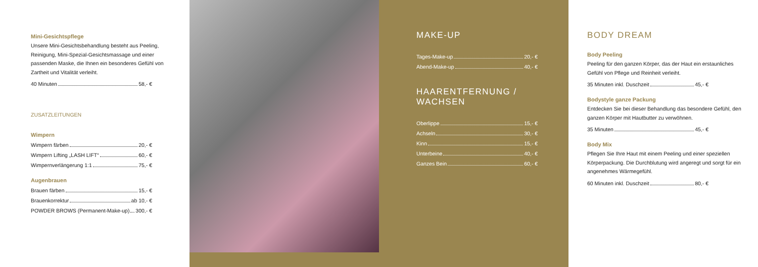Mini-Gesichtspflege
Unsere Mini-Gesichtsbehandlung besteht aus Peeling, Reinigung, Mini-Spezial-Gesichtsmassage und einer passenden Maske, die Ihnen ein besonderes Gefühl von Zartheit und Vitalität verleiht.
40 Minuten 58,- €
ZUSATZLEITUNGEN
Wimpern
Wimpern färben 20,- €
Wimpern Lifting „LASH LIFT“ 60,- €
Wimpernverlängerung 1:1 75,- €
Augenbrauen
Brauen färben 15,- €
Brauenkorrektur ab 10,- €
POWDER BROWS (Permanent-Make-up) 300,- €
MAKE-UP
Tages-Make-up 20,- €
Abend-Make-up 40,- €
HAARENTFERNUNG / WACHSEN
Oberlippe 15,- €
Achseln 30,- €
Kinn 15,- €
Unterbeine 40,- €
Ganzes Bein 60,- €
BODY DREAM
Body Peeling
Peeling für den ganzen Körper, das der Haut ein erstaunliches Gefühl von Pflege und Reinheit verleiht.
35 Minuten inkl. Duschzeit 45,- €
Bodystyle ganze Packung
Entdecken Sie bei dieser Behandlung das besondere Gefühl, den ganzen Körper mit Hautbutter zu verwöhnen.
35 Minuten 45,- €
Body Mix
Pflegen Sie Ihre Haut mit einem Peeling und einer speziellen Körperpackung. Die Durchblutung wird angeregt und sorgt für ein angenehmes Wärmegefühl.
60 Minuten inkl. Duschzeit 80,- €